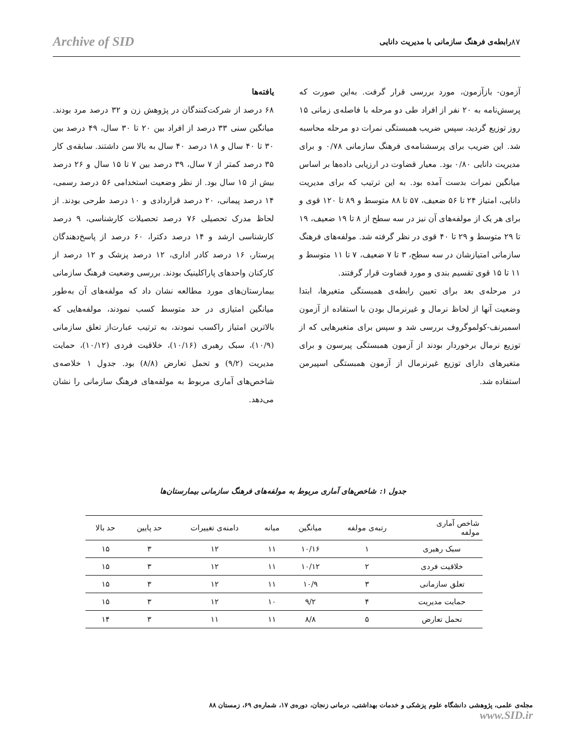۸۷ رابطه‌ی فرهنگ سازمانی با مدیریت دانایی Archive of SID
آزمون- بازآزمون، مورد بررسی قرار گرفت. به‌این صورت که پرسش‌نامه به ۲۰ نفر از افراد طی دو مرحله با فاصله‌ی زمانی ۱۵ روز توزیع گردید، سپس ضریب همبستگی نمرات دو مرحله محاسبه شد. این ضریب برای پرسشنامه‌ی فرهنگ سازمانی ۰/۷۸ و برای مدیریت دانایی ۰/۸۰ بود. معیار قضاوت در ارزیابی داده‌ها بر اساس میانگین نمرات بدست آمده بود. به این ترتیب که برای مدیریت دانایی، امتیاز ۲۴ تا ۵۶ ضعیف، ۵۷ تا ۸۸ متوسط و ۸۹ تا ۱۲۰ قوی و برای هر یک از مولفه‌های آن نیز در سه سطح از ۸ تا ۱۹ ضعیف، ۱۹ تا ۲۹ متوسط و ۲۹ تا ۴۰ قوی در نظر گرفته شد. مولفه‌های فرهنگ سازمانی امتیازشان در سه سطح، ۳ تا ۷ ضعیف، ۷ تا ۱۱ متوسط و ۱۱ تا ۱۵ قوی تقسیم بندی و مورد قضاوت قرار گرفتند.
در مرحله‌ی بعد برای تعیین رابطه‌ی همبستگی متغیرها، ابتدا وضعیت آنها از لحاظ نرمال و غیرنرمال بودن با استفاده از آزمون اسمیرنف-کولموگروف بررسی شد و سپس برای متغیرهایی که از توزیع نرمال برخوردار بودند از آزمون همبستگی پیرسون و برای متغیرهای دارای توزیع غیرنرمال از آزمون همبستگی اسپیرمن استفاده شد.
یافته‌ها
۶۸ درصد از شرکت‌کنندگان در پژوهش زن و ۳۲ درصد مرد بودند. میانگین سنی ۳۳ درصد از افراد بین ۲۰ تا ۳۰ سال، ۴۹ درصد بین ۳۰ تا ۴۰ سال و ۱۸ درصد ۴۰ سال به بالا سن داشتند. سابقه‌ی کار ۳۵ درصد کمتر از ۷ سال، ۳۹ درصد بین ۷ تا ۱۵ سال و ۲۶ درصد بیش از ۱۵ سال بود. از نظر وضعیت استخدامی ۵۶ درصد رسمی، ۱۴ درصد پیمانی، ۲۰ درصد قراردادی و ۱۰ درصد طرحی بودند. از لحاظ مدرک تحصیلی ۷۶ درصد تحصیلات کارشناسی، ۹ درصد کارشناسی ارشد و ۱۴ درصد دکترا، ۶۰ درصد از پاسخ‌دهندگان پرستار، ۱۶ درصد کادر اداری، ۱۲ درصد پزشک و ۱۲ درصد از کارکنان واحدهای پاراکلینیک بودند. بررسی وضعیت فرهنگ سازمانی بیمارستان‌های مورد مطالعه نشان داد که مولفه‌های آن به‌طور میانگین امتیازی در حد متوسط کسب نمودند، مولفه‌هایی که بالاترین امتیاز راکسب نمودند، به ترتیب عبارت‌از تعلق سازمانی (۱۰/۹)، سبک رهبری (۱۰/۱۶)، خلاقیت فردی (۱۰/۱۲)، حمایت مدیریت (۹/۲) و تحمل تعارض (۸/۸) بود. جدول ۱ خلاصه‌ی شاخص‌های آماری مربوط به مولفه‌های فرهنگ سازمانی را نشان می‌دهد.
جدول ۱: شاخص‌های آماری مربوط به مولفه‌های فرهنگ سازمانی بیمارستان‌ها
| شاخص آماری مولفه | رتبه‌ی مولفه | میانگین | میانه | دامنه‌ی تغییرات | حد پایین | حد بالا |
| --- | --- | --- | --- | --- | --- | --- |
| سبک رهبری | ۱ | ۱۰/۱۶ | ۱۱ | ۱۲ | ۳ | ۱۵ |
| خلاقیت فردی | ۲ | ۱۰/۱۲ | ۱۱ | ۱۲ | ۳ | ۱۵ |
| تعلق سازمانی | ۳ | ۱۰/۹ | ۱۱ | ۱۲ | ۳ | ۱۵ |
| حمایت مدیریت | ۴ | ۹/۲ | ۱۰ | ۱۲ | ۳ | ۱۵ |
| تحمل تعارض | ۵ | ۸/۸ | ۱۱ | ۱۱ | ۳ | ۱۴ |
مجله‌ی علمی، پژوهشی دانشگاه علوم پزشکی و خدمات بهداشتی، درمانی زنجان، دوره‌ی ۱۷، شماره‌ی ۶۹، زمستان ۸۸ www.SID.ir